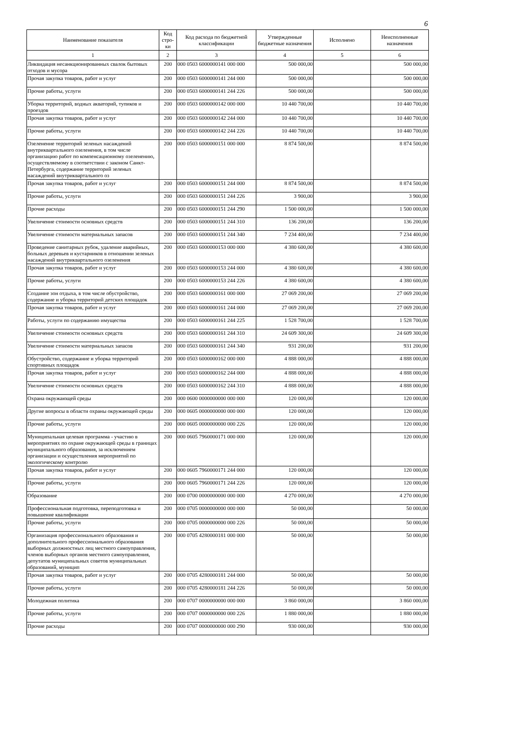6
| Наименование показателя | Код стро-ки | Код расхода по бюджетной классификации | Утвержденные бюджетные назначения | Исполнено | Неисполненные назначения |
| --- | --- | --- | --- | --- | --- |
| 1 | 2 | 3 | 4 | 5 | 6 |
| Ликвидация несанкционированных свалок бытовых отходов и мусора | 200 | 000 0503 6000000141 000 000 | 500 000,00 | | 500 000,00 |
| Прочая закупка товаров, работ и услуг | 200 | 000 0503 6000000141 244 000 | 500 000,00 | | 500 000,00 |
| Прочие работы, услуги | 200 | 000 0503 6000000141 244 226 | 500 000,00 | | 500 000,00 |
| Уборка территорий, водных акваторий, тупиков и проездов | 200 | 000 0503 6000000142 000 000 | 10 440 700,00 | | 10 440 700,00 |
| Прочая закупка товаров, работ и услуг | 200 | 000 0503 6000000142 244 000 | 10 440 700,00 | | 10 440 700,00 |
| Прочие работы, услуги | 200 | 000 0503 6000000142 244 226 | 10 440 700,00 | | 10 440 700,00 |
| Озеленение территорий зеленых насаждений внутриквартального озеленения, в том числе организацию работ по компенсационному озеленению, осуществляемому в соответствии с законом Санкт-Петербурга, содержание территорий зеленых насаждений внутриквартального оз | 200 | 000 0503 6000000151 000 000 | 8 874 500,00 | | 8 874 500,00 |
| Прочая закупка товаров, работ и услуг | 200 | 000 0503 6000000151 244 000 | 8 874 500,00 | | 8 874 500,00 |
| Прочие работы, услуги | 200 | 000 0503 6000000151 244 226 | 3 900,00 | | 3 900,00 |
| Прочие расходы | 200 | 000 0503 6000000151 244 290 | 1 500 000,00 | | 1 500 000,00 |
| Увеличение стоимости основных средств | 200 | 000 0503 6000000151 244 310 | 136 200,00 | | 136 200,00 |
| Увеличение стоимости материальных запасов | 200 | 000 0503 6000000151 244 340 | 7 234 400,00 | | 7 234 400,00 |
| Проведение санитарных рубок, удаление аварийных, больных деревьев и кустарников в отношении зеленых насаждений внутриквартального озеленения | 200 | 000 0503 6000000153 000 000 | 4 380 600,00 | | 4 380 600,00 |
| Прочая закупка товаров, работ и услуг | 200 | 000 0503 6000000153 244 000 | 4 380 600,00 | | 4 380 600,00 |
| Прочие работы, услуги | 200 | 000 0503 6000000153 244 226 | 4 380 600,00 | | 4 380 600,00 |
| Создание зон отдыха, в том числе обустройство, содержание и уборка территорий детских площадок | 200 | 000 0503 6000000161 000 000 | 27 069 200,00 | | 27 069 200,00 |
| Прочая закупка товаров, работ и услуг | 200 | 000 0503 6000000161 244 000 | 27 069 200,00 | | 27 069 200,00 |
| Работы, услуги по содержанию имущества | 200 | 000 0503 6000000161 244 225 | 1 528 700,00 | | 1 528 700,00 |
| Увеличение стоимости основных средств | 200 | 000 0503 6000000161 244 310 | 24 609 300,00 | | 24 609 300,00 |
| Увеличение стоимости материальных запасов | 200 | 000 0503 6000000161 244 340 | 931 200,00 | | 931 200,00 |
| Обустройство, содержание и уборка территорий спортивных площадок | 200 | 000 0503 6000000162 000 000 | 4 888 000,00 | | 4 888 000,00 |
| Прочая закупка товаров, работ и услуг | 200 | 000 0503 6000000162 244 000 | 4 888 000,00 | | 4 888 000,00 |
| Увеличение стоимости основных средств | 200 | 000 0503 6000000162 244 310 | 4 888 000,00 | | 4 888 000,00 |
| Охрана окружающей среды | 200 | 000 0600 0000000000 000 000 | 120 000,00 | | 120 000,00 |
| Другие вопросы в области охраны окружающей среды | 200 | 000 0605 0000000000 000 000 | 120 000,00 | | 120 000,00 |
| Прочие работы, услуги | 200 | 000 0605 0000000000 000 226 | 120 000,00 | | 120 000,00 |
| Муниципальная целевая программа - участию в мероприятиях по охране окружающей среды в границах муниципального образования, за исключением организации и осуществления мероприятий по экологическому контролю | 200 | 000 0605 7960000171 000 000 | 120 000,00 | | 120 000,00 |
| Прочая закупка товаров, работ и услуг | 200 | 000 0605 7960000171 244 000 | 120 000,00 | | 120 000,00 |
| Прочие работы, услуги | 200 | 000 0605 7960000171 244 226 | 120 000,00 | | 120 000,00 |
| Образование | 200 | 000 0700 0000000000 000 000 | 4 270 000,00 | | 4 270 000,00 |
| Профессиональная подготовка, переподготовка и повышение квалификации | 200 | 000 0705 0000000000 000 000 | 50 000,00 | | 50 000,00 |
| Прочие работы, услуги | 200 | 000 0705 0000000000 000 226 | 50 000,00 | | 50 000,00 |
| Организация профессионального образования и дополнительного профессионального образования выборных должностных лиц местного самоуправления, членов выборных органов местного самоуправления, депутатов муниципальных советов муниципальных образований, муницип | 200 | 000 0705 4280000181 000 000 | 50 000,00 | | 50 000,00 |
| Прочая закупка товаров, работ и услуг | 200 | 000 0705 4280000181 244 000 | 50 000,00 | | 50 000,00 |
| Прочие работы, услуги | 200 | 000 0705 4280000181 244 226 | 50 000,00 | | 50 000,00 |
| Молодежная политика | 200 | 000 0707 0000000000 000 000 | 3 860 000,00 | | 3 860 000,00 |
| Прочие работы, услуги | 200 | 000 0707 0000000000 000 226 | 1 880 000,00 | | 1 880 000,00 |
| Прочие расходы | 200 | 000 0707 0000000000 000 290 | 930 000,00 | | 930 000,00 |